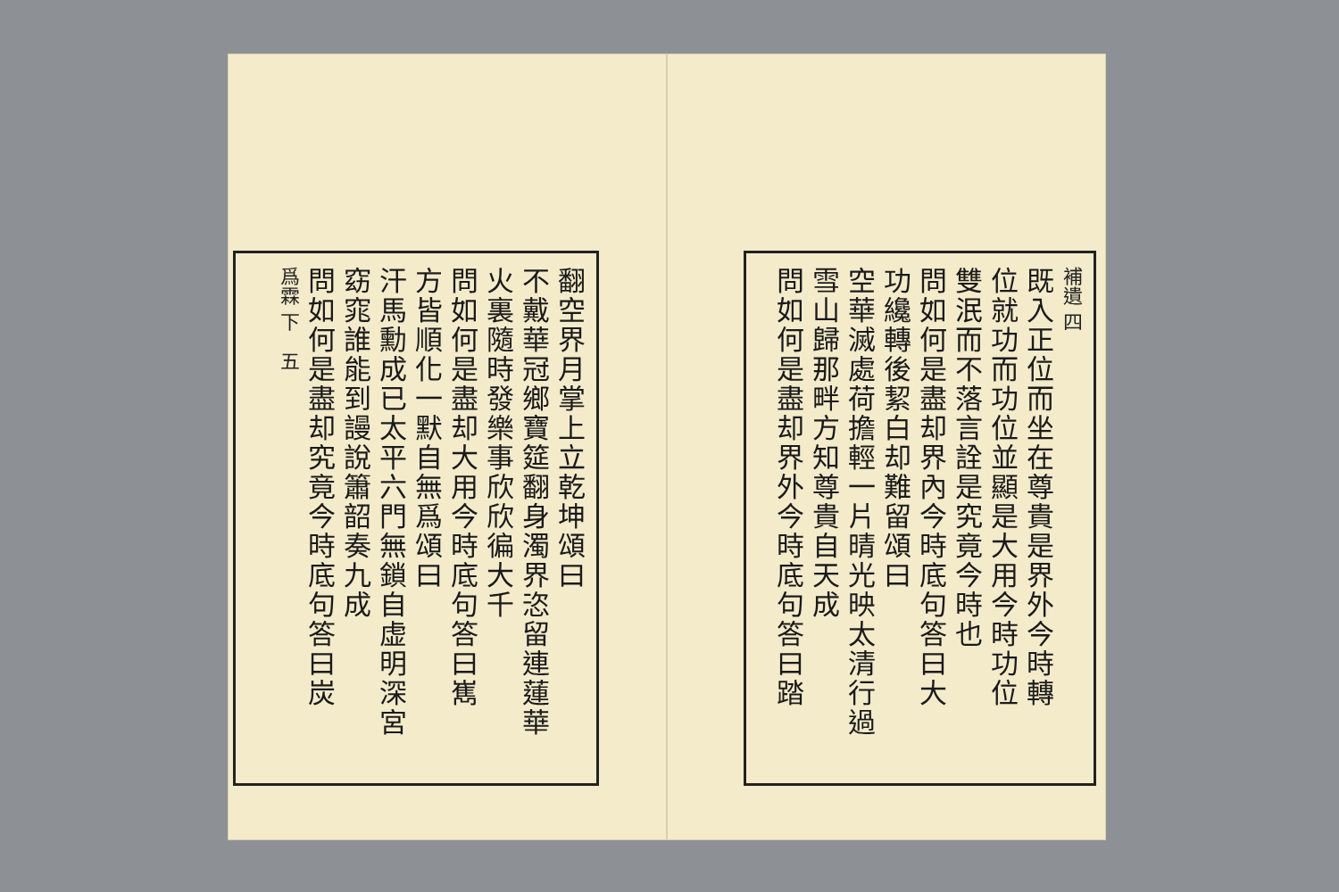翻空界月掌上立乾坤頌曰
不戴華冠鄉寶筵翻身濁界恣留連蓮華
火裏隨時發樂事欣欣徧大千
問如何是盡却大用今時底句答曰嶲
方皆順化一默自無爲頌曰
汗馬勳成已太平六門無鎖自虚明深宮
窈窕誰能到謾說簫韶奏九成
問如何是盡却究竟今時底句答曰炭
爲霖 下　五
補遺 四
既入正位而坐在尊貴是界外今時轉
位就功而功位並顯是大用今時功位
雙泯而不落言詮是究竟今時也
問如何是盡却界內今時底句答曰大
功纔轉後絜白却難留頌曰
空華滅處荷擔輕一片晴光映太清行過
雪山歸那畔方知尊貴自天成
問如何是盡却界外今時底句答曰踏